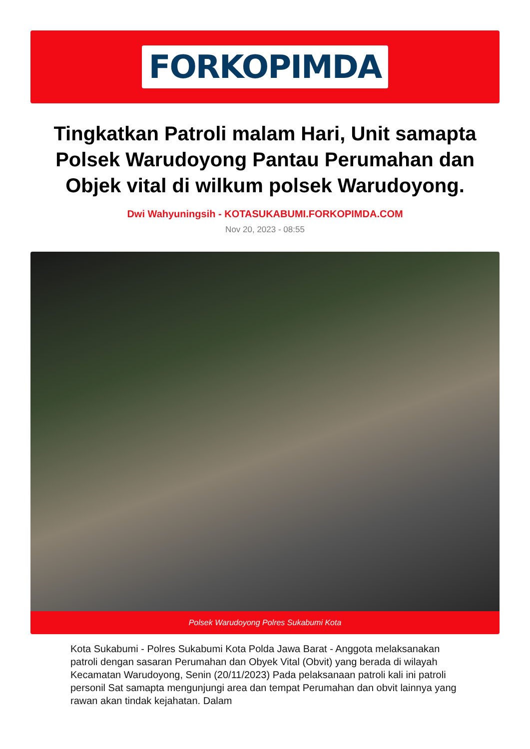FORKOPIMDA
Tingkatkan Patroli malam Hari, Unit samapta Polsek Warudoyong Pantau Perumahan dan Objek vital di wilkum polsek Warudoyong.
Dwi Wahyuningsih - KOTASUKABUMI.FORKOPIMDA.COM
Nov 20, 2023 - 08:55
Polsek Warudoyong Polres Sukabumi Kota
Kota Sukabumi - Polres Sukabumi Kota Polda Jawa Barat - Anggota melaksanakan patroli dengan sasaran Perumahan dan Obyek Vital (Obvit) yang berada di wilayah Kecamatan Warudoyong, Senin (20/11/2023) Pada pelaksanaan patroli kali ini patroli personil Sat samapta mengunjungi area dan tempat Perumahan dan obvit lainnya yang rawan akan tindak kejahatan. Dalam